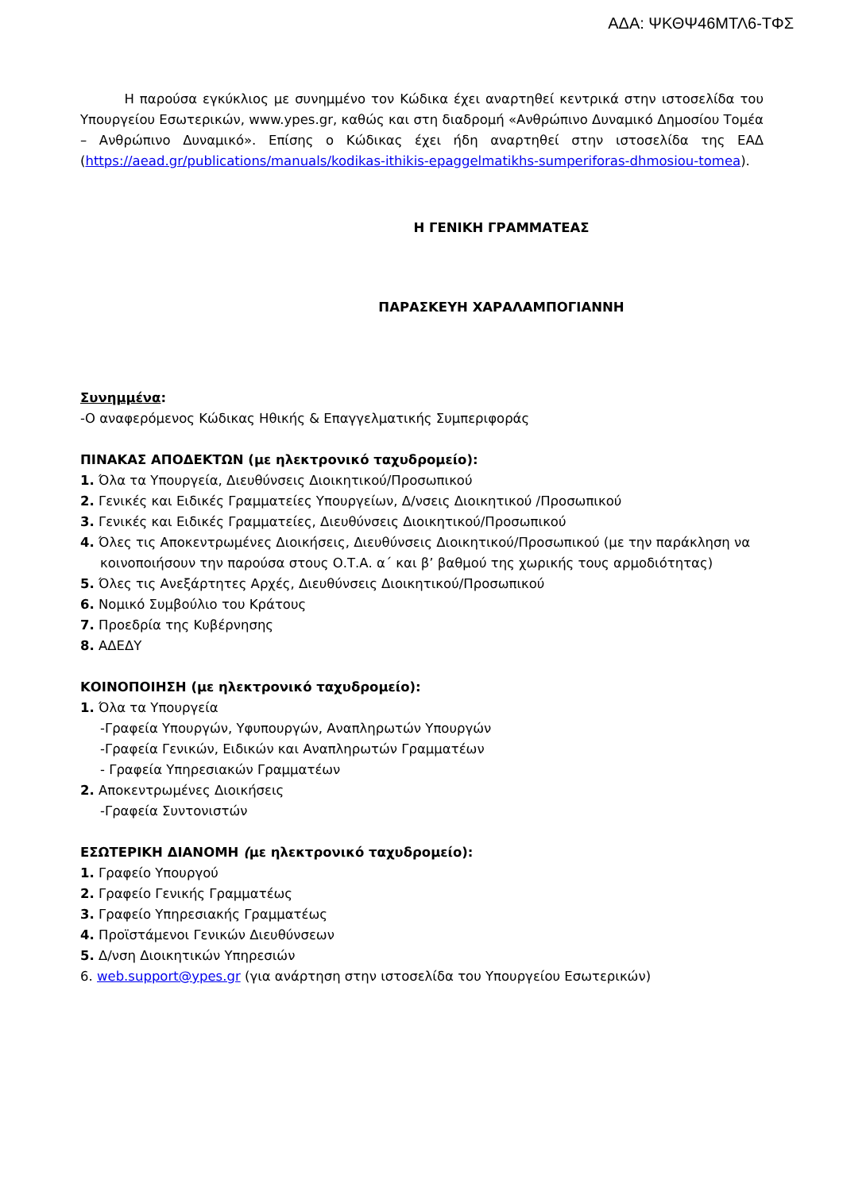ΑΔΑ: ΨΚΘΨ46ΜΤΛ6-ΤΦΣ
Η παρούσα εγκύκλιος με συνημμένο τον Κώδικα έχει αναρτηθεί κεντρικά στην ιστοσελίδα του Υπουργείου Εσωτερικών, www.ypes.gr, καθώς και στη διαδρομή «Ανθρώπινο Δυναμικό Δημοσίου Τομέα – Ανθρώπινο Δυναμικό». Επίσης ο Κώδικας έχει ήδη αναρτηθεί στην ιστοσελίδα της ΕΑΔ (https://aead.gr/publications/manuals/kodikas-ithikis-epaggelmatikhs-sumperiforas-dhmosiou-tomea).
Η ΓΕΝΙΚΗ ΓΡΑΜΜΑΤΕΑΣ
ΠΑΡΑΣΚΕΥΗ ΧΑΡΑΛΑΜΠΟΓΙΑΝΝΗ
Συνημμένα:
-Ο αναφερόμενος Κώδικας Ηθικής & Επαγγελματικής Συμπεριφοράς
ΠΙΝΑΚΑΣ ΑΠΟΔΕΚΤΩΝ (με ηλεκτρονικό ταχυδρομείο):
1. Όλα τα Υπουργεία, Διευθύνσεις Διοικητικού/Προσωπικού
2. Γενικές και Ειδικές Γραμματείες Υπουργείων, Δ/νσεις Διοικητικού /Προσωπικού
3. Γενικές και Ειδικές Γραμματείες, Διευθύνσεις Διοικητικού/Προσωπικού
4. Όλες τις Αποκεντρωμένες Διοικήσεις, Διευθύνσεις Διοικητικού/Προσωπικού (με την παράκληση να κοινοποιήσουν την παρούσα στους Ο.Τ.Α. α΄ και β’ βαθμού της χωρικής τους αρμοδιότητας)
5. Όλες τις Ανεξάρτητες Αρχές, Διευθύνσεις Διοικητικού/Προσωπικού
6. Νομικό Συμβούλιο του Κράτους
7. Προεδρία της Κυβέρνησης
8. ΑΔΕΔΥ
ΚΟΙΝΟΠΟΙΗΣΗ (με ηλεκτρονικό ταχυδρομείο):
1. Όλα τα Υπουργεία
-Γραφεία Υπουργών, Υφυπουργών, Αναπληρωτών Υπουργών
-Γραφεία Γενικών, Ειδικών και Αναπληρωτών Γραμματέων
- Γραφεία Υπηρεσιακών Γραμματέων
2. Αποκεντρωμένες Διοικήσεις
-Γραφεία Συντονιστών
ΕΣΩΤΕΡΙΚΗ ΔΙΑΝΟΜΗ (με ηλεκτρονικό ταχυδρομείο):
1. Γραφείο Υπουργού
2. Γραφείο Γενικής Γραμματέως
3. Γραφείο Υπηρεσιακής Γραμματέως
4. Προϊστάμενοι Γενικών Διευθύνσεων
5. Δ/νση Διοικητικών Υπηρεσιών
6. web.support@ypes.gr (για ανάρτηση στην ιστοσελίδα του Υπουργείου Εσωτερικών)